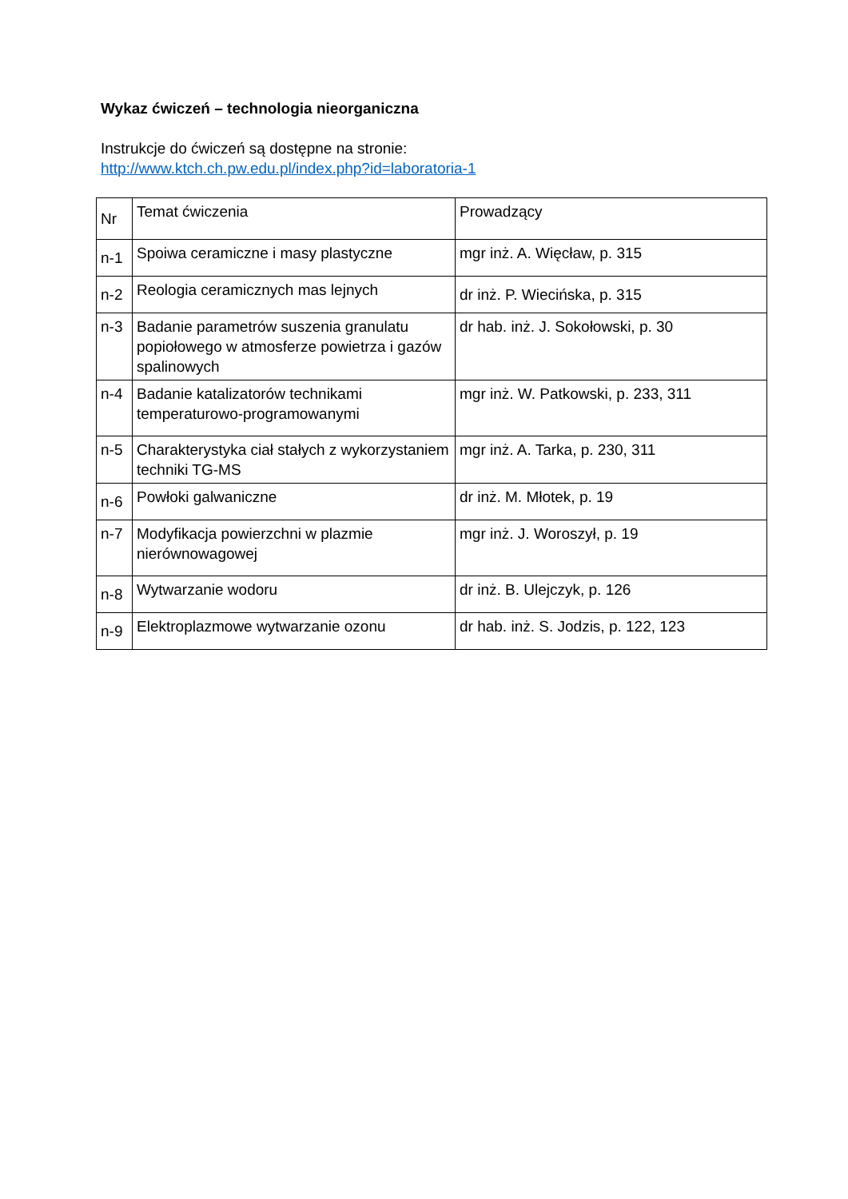Wykaz ćwiczeń – technologia nieorganiczna
Instrukcje do ćwiczeń są dostępne na stronie:
http://www.ktch.ch.pw.edu.pl/index.php?id=laboratoria-1
| Nr | Temat ćwiczenia | Prowadzący |
| n-1 | Spoiwa ceramiczne i masy plastyczne | mgr inż. A. Więcław, p. 315 |
| n-2 | Reologia ceramicznych mas lejnych | dr inż. P. Wiecińska, p. 315 |
| n-3 | Badanie parametrów suszenia granulatu popiołowego w atmosferze powietrza i gazów spalinowych | dr hab. inż. J. Sokołowski, p. 30 |
| n-4 | Badanie katalizatorów technikami temperaturowo-programowanymi | mgr inż. W. Patkowski, p. 233, 311 |
| n-5 | Charakterystyka ciał stałych z wykorzystaniem techniki TG-MS | mgr inż. A. Tarka, p. 230, 311 |
| n-6 | Powłoki galwaniczne | dr inż. M. Młotek, p. 19 |
| n-7 | Modyfikacja powierzchni w plazmie nierównowagowej | mgr inż. J. Woroszył, p. 19 |
| n-8 | Wytwarzanie wodoru | dr inż. B. Ulejczyk, p. 126 |
| n-9 | Elektroplazmowe wytwarzanie ozonu | dr hab. inż. S. Jodzis, p. 122, 123 |